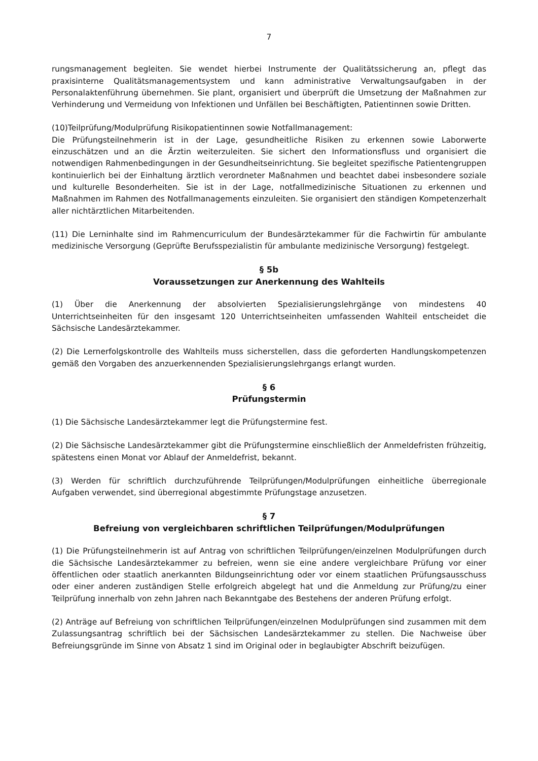7
rungsmanagement begleiten. Sie wendet hierbei Instrumente der Qualitätssicherung an, pflegt das praxisinterne Qualitätsmanagementsystem und kann administrative Verwaltungsaufgaben in der Personalaktenführung übernehmen. Sie plant, organisiert und überprüft die Umsetzung der Maßnahmen zur Verhinderung und Vermeidung von Infektionen und Unfällen bei Beschäftigten, Patientinnen sowie Dritten.
(10)Teilprüfung/Modulprüfung Risikopatientinnen sowie Notfallmanagement:
Die Prüfungsteilnehmerin ist in der Lage, gesundheitliche Risiken zu erkennen sowie Laborwerte einzuschätzen und an die Ärztin weiterzuleiten. Sie sichert den Informationsfluss und organisiert die notwendigen Rahmenbedingungen in der Gesundheitseinrichtung. Sie begleitet spezifische Patientengruppen kontinuierlich bei der Einhaltung ärztlich verordneter Maßnahmen und beachtet dabei insbesondere soziale und kulturelle Besonderheiten. Sie ist in der Lage, notfallmedizinische Situationen zu erkennen und Maßnahmen im Rahmen des Notfallmanagements einzuleiten. Sie organisiert den ständigen Kompetenzerhalt aller nichtärztlichen Mitarbeitenden.
(11) Die Lerninhalte sind im Rahmencurriculum der Bundesärztekammer für die Fachwirtin für ambulante medizinische Versorgung (Geprüfte Berufsspezialistin für ambulante medizinische Versorgung) festgelegt.
§ 5b
Voraussetzungen zur Anerkennung des Wahlteils
(1) Über die Anerkennung der absolvierten Spezialisierungslehrgänge von mindestens 40 Unterrichtseinheiten für den insgesamt 120 Unterrichtseinheiten umfassenden Wahlteil entscheidet die Sächsische Landesärztekammer.
(2) Die Lernerfolgskontrolle des Wahlteils muss sicherstellen, dass die geforderten Handlungskompetenzen gemäß den Vorgaben des anzuerkennenden Spezialisierungslehrgangs erlangt wurden.
§ 6
Prüfungstermin
(1) Die Sächsische Landesärztekammer legt die Prüfungstermine fest.
(2) Die Sächsische Landesärztekammer gibt die Prüfungstermine einschließlich der Anmeldefristen frühzeitig, spätestens einen Monat vor Ablauf der Anmeldefrist, bekannt.
(3) Werden für schriftlich durchzuführende Teilprüfungen/Modulprüfungen einheitliche überregionale Aufgaben verwendet, sind überregional abgestimmte Prüfungstage anzusetzen.
§ 7
Befreiung von vergleichbaren schriftlichen Teilprüfungen/Modulprüfungen
(1) Die Prüfungsteilnehmerin ist auf Antrag von schriftlichen Teilprüfungen/einzelnen Modulprüfungen durch die Sächsische Landesärztekammer zu befreien, wenn sie eine andere vergleichbare Prüfung vor einer öffentlichen oder staatlich anerkannten Bildungseinrichtung oder vor einem staatlichen Prüfungsausschuss oder einer anderen zuständigen Stelle erfolgreich abgelegt hat und die Anmeldung zur Prüfung/zu einer Teilprüfung innerhalb von zehn Jahren nach Bekanntgabe des Bestehens der anderen Prüfung erfolgt.
(2) Anträge auf Befreiung von schriftlichen Teilprüfungen/einzelnen Modulprüfungen sind zusammen mit dem Zulassungsantrag schriftlich bei der Sächsischen Landesärztekammer zu stellen. Die Nachweise über Befreiungsgründe im Sinne von Absatz 1 sind im Original oder in beglaubigter Abschrift beizufügen.